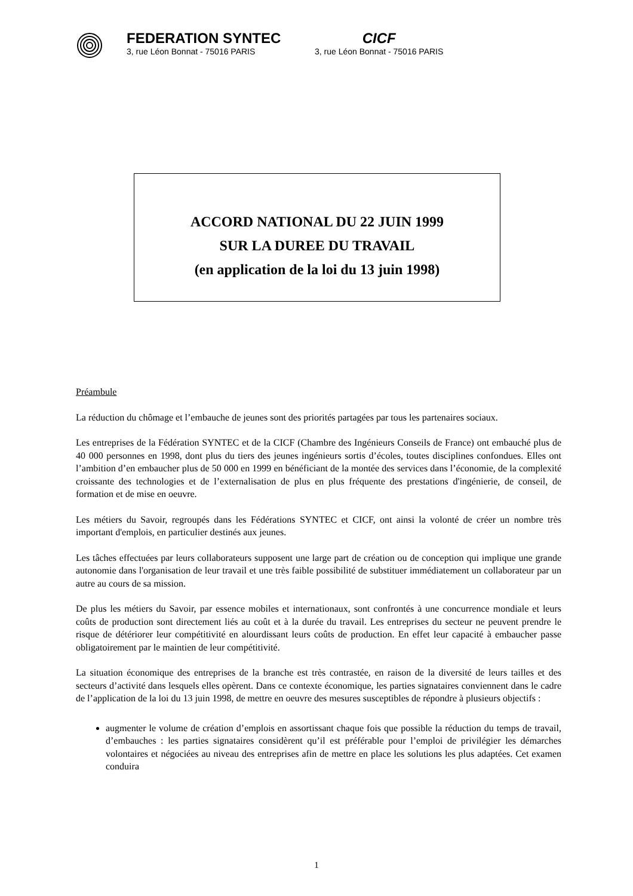FEDERATION SYNTEC
3, rue Léon Bonnat - 75016 PARIS
CICF
3, rue Léon Bonnat - 75016 PARIS
ACCORD NATIONAL DU 22 JUIN 1999
SUR LA DUREE DU TRAVAIL
(en application de la loi du 13 juin 1998)
Préambule
La réduction du chômage et l’embauche de jeunes sont des priorités partagées par tous les partenaires sociaux.
Les entreprises de la Fédération SYNTEC et de la CICF (Chambre des Ingénieurs Conseils de France) ont embauché plus de 40 000 personnes en 1998, dont plus du tiers des jeunes ingénieurs sortis d’écoles, toutes disciplines confondues. Elles ont l’ambition d’en embaucher plus de 50 000 en 1999 en bénéficiant de la montée des services dans l’économie, de la complexité croissante des technologies et de l’externalisation de plus en plus fréquente des prestations d'ingénierie, de conseil, de formation et de mise en oeuvre.
Les métiers du Savoir, regroupés dans les Fédérations SYNTEC et CICF, ont ainsi la volonté de créer un nombre très important d'emplois, en particulier destinés aux jeunes.
Les tâches effectuées par leurs collaborateurs supposent une large part de création ou de conception qui implique une grande autonomie dans l'organisation de leur travail et une très faible possibilité de substituer immédiatement un collaborateur par un autre au cours de sa mission.
De plus les métiers du Savoir, par essence mobiles et internationaux, sont confrontés à une concurrence mondiale et leurs coûts de production sont directement liés au coût et à la durée du travail. Les entreprises du secteur ne peuvent prendre le risque de détériorer leur compétitivité en alourdissant leurs coûts de production. En effet leur capacité à embaucher passe obligatoirement par le maintien de leur compétitivité.
La situation économique des entreprises de la branche est très contrastée, en raison de la diversité de leurs tailles et des secteurs d’activité dans lesquels elles opèrent. Dans ce contexte économique, les parties signataires conviennent dans le cadre de l’application de la loi du 13 juin 1998, de mettre en oeuvre des mesures susceptibles de répondre à plusieurs objectifs :
augmenter le volume de création d’emplois en assortissant chaque fois que possible la réduction du temps de travail, d’embauches : les parties signataires considèrent qu’il est préférable pour l’emploi de privilégier les démarches volontaires et négociées au niveau des entreprises afin de mettre en place les solutions les plus adaptées. Cet examen conduira
1